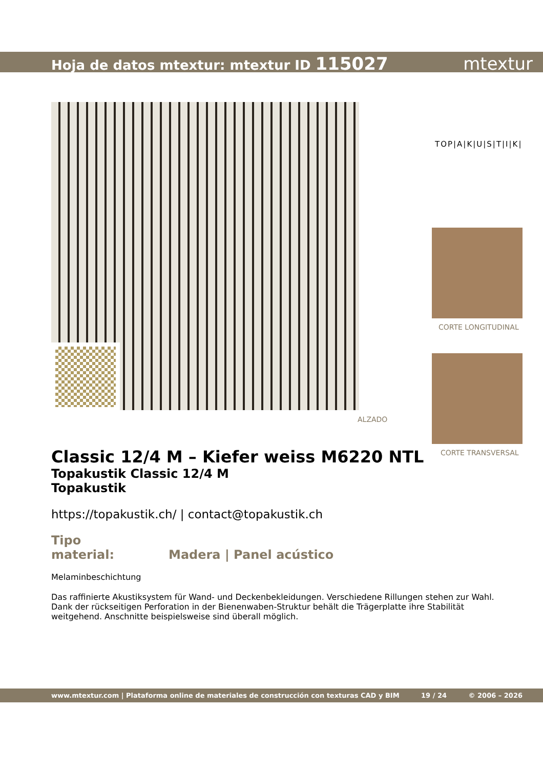Hoja de datos mtextur: mtextur ID 115027 mtextur
TOP|A|K|U|S|T|I|K|
CORTE LONGITUDINAL
ALZADO
CORTE TRANSVERSAL
Classic 12/4 M – Kiefer weiss M6220 NTL
Topakustik Classic 12/4 M
Topakustik
https://topakustik.ch/ | contact@topakustik.ch
Tipo
material: Madera | Panel acústico
Melaminbeschichtung
Das raffinierte Akustiksystem für Wand- und Deckenbekleidungen. Verschiedene Rillungen stehen zur Wahl. Dank der rückseitigen Perforation in der Bienenwaben-Struktur behält die Trägerplatte ihre Stabilität weitgehend. Anschnitte beispielsweise sind überall möglich.
www.mtextur.com | Plataforma online de materiales de construcción con texturas CAD y BIM 19 / 24 © 2006 – 2026